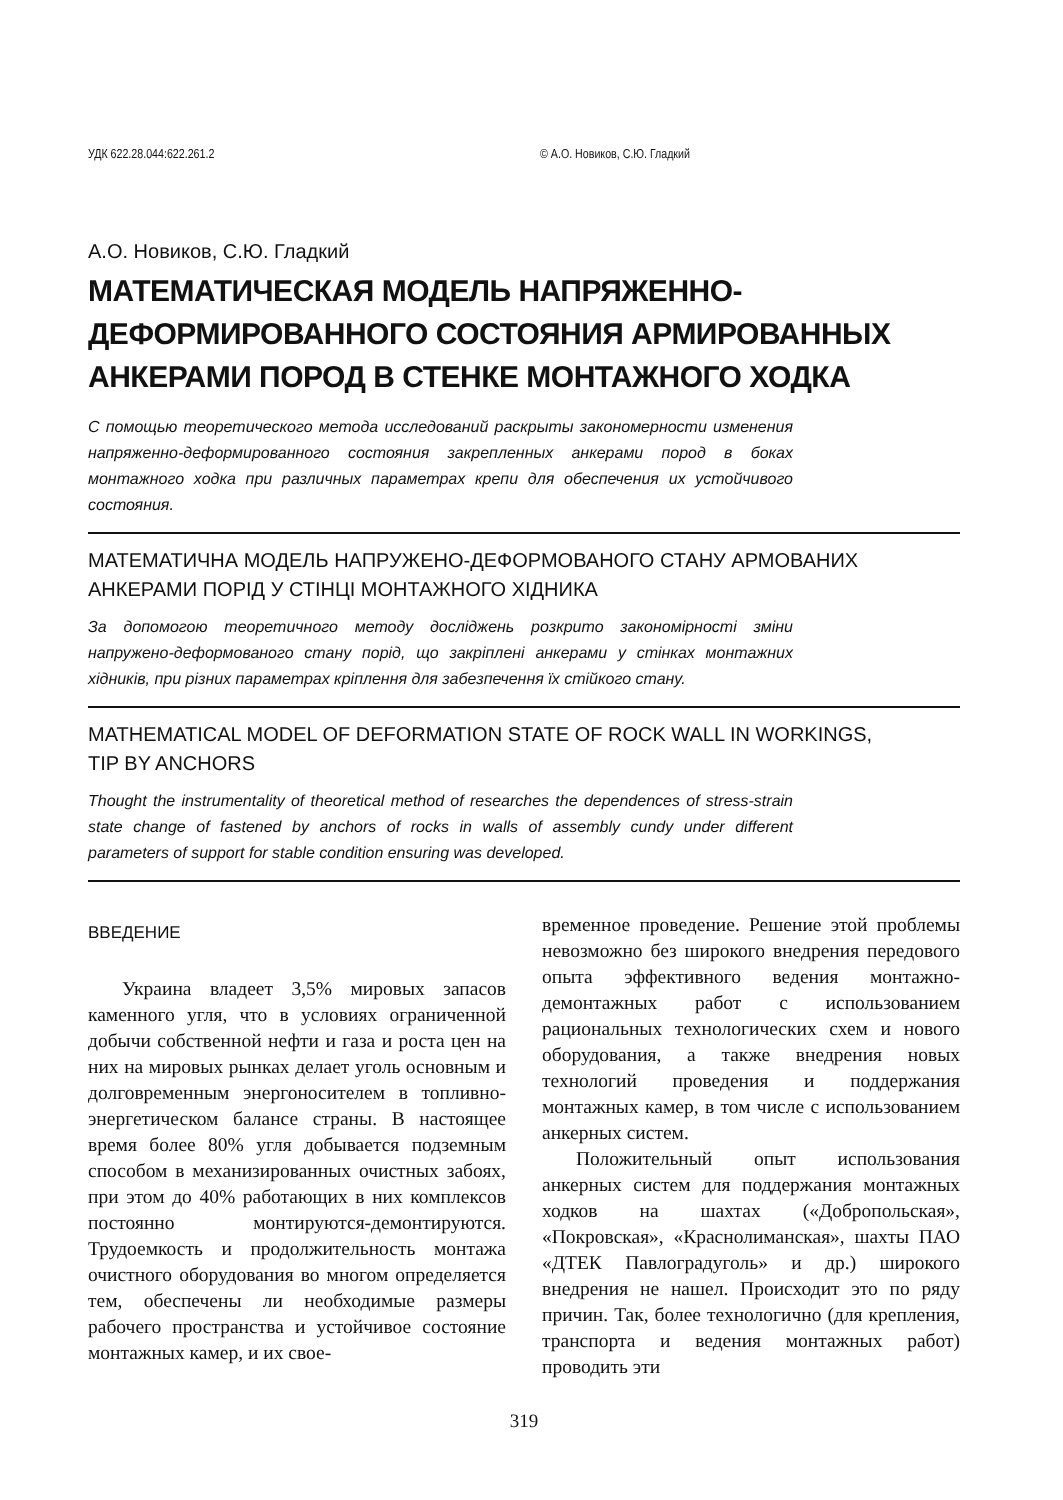УДК 622.28.044:622.261.2 © А.О. Новиков, С.Ю. Гладкий
А.О. Новиков, С.Ю. Гладкий
МАТЕМАТИЧЕСКАЯ МОДЕЛЬ НАПРЯЖЕННО-
ДЕФОРМИРОВАННОГО СОСТОЯНИЯ АРМИРОВАННЫХ
АНКЕРАМИ ПОРОД В СТЕНКЕ МОНТАЖНОГО ХОДКА
С помощью теоретического метода исследований раскрыты закономерности изменения напряженно-деформированного состояния закрепленных анкерами пород в боках монтажного ходка при различных параметрах крепи для обеспечения их устойчивого состояния.
МАТЕМАТИЧНА МОДЕЛЬ НАПРУЖЕНО-ДЕФОРМОВАНОГО СТАНУ АРМОВАНИХ
АНКЕРАМИ ПОРІД У СТІНЦІ МОНТАЖНОГО ХІДНИКА
За допомогою теоретичного методу досліджень розкрито закономірності зміни напружено-деформованого стану порід, що закріплені анкерами у стінках монтажних хідників, при різних параметрах кріплення для забезпечення їх стійкого стану.
MATHEMATICAL MODEL OF DEFORMATION STATE OF ROCK WALL IN WORKINGS,
TIP BY ANCHORS
Thought the instrumentality of theoretical method of researches the dependences of stress-strain state change of fastened by anchors of rocks in walls of assembly cundy under different parameters of support for stable condition ensuring was developed.
ВВЕДЕНИЕ
Украина владеет 3,5% мировых запасов каменного угля, что в условиях ограниченной добычи собственной нефти и газа и роста цен на них на мировых рынках делает уголь основным и долговременным энергоносителем в топливно-энергетическом балансе страны. В настоящее время более 80% угля добывается подземным способом в механизированных очистных забоях, при этом до 40% работающих в них комплексов постоянно монтируются-демонтируются. Трудоемкость и продолжительность монтажа очистного оборудования во многом определяется тем, обеспечены ли необходимые размеры рабочего пространства и устойчивое состояние монтажных камер, и их свое-
временное проведение. Решение этой проблемы невозможно без широкого внедрения передового опыта эффективного ведения монтажно-демонтажных работ с использованием рациональных технологических схем и нового оборудования, а также внедрения новых технологий проведения и поддержания монтажных камер, в том числе с использованием анкерных систем.
Положительный опыт использования анкерных систем для поддержания монтажных ходков на шахтах («Добропольская», «Покровская», «Краснолиманская», шахты ПАО «ДТЕК Павлоградуголь» и др.) широкого внедрения не нашел. Происходит это по ряду причин. Так, более технологично (для крепления, транспорта и ведения монтажных работ) проводить эти
319